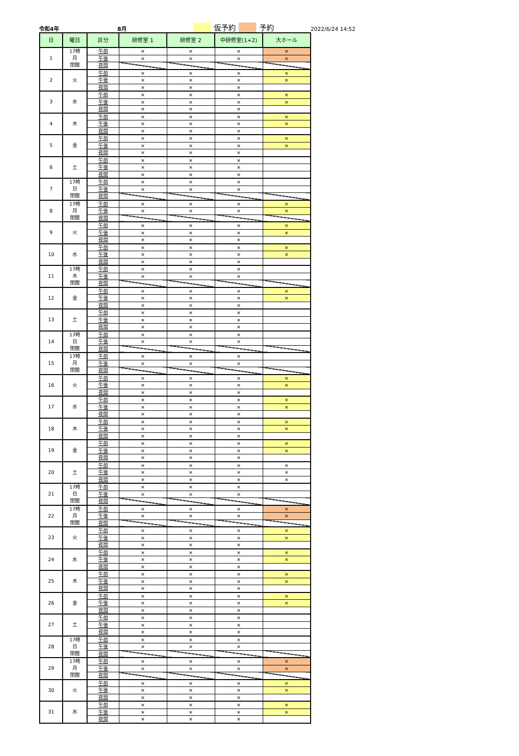令和4年 8月 仮予約 予約 2022/6/24 14:52
| 日 | 曜日 | 区分 | 研修室 1 | 研修室 2 | 中研修室(1+2) | 大ホール |
| --- | --- | --- | --- | --- | --- | --- |
| 1 | 17時 月 閉館 | 午前 | × | × | × | × |
| | | 午後 | × | × | × | × |
| | | 夜間 | | | | |
| 2 | 火 | 午前 | × | × | × | × |
| | | 午後 | × | × | × | × |
| | | 夜間 | × | × | × | |
| 3 | 水 | 午前 | × | × | × | × |
| | | 午後 | × | × | × | × |
| | | 夜間 | × | × | × | |
| 4 | 木 | 午前 | × | × | × | × |
| | | 午後 | × | × | × | × |
| | | 夜間 | × | × | × | |
| 5 | 金 | 午前 | × | × | × | × |
| | | 午後 | × | × | × | × |
| | | 夜間 | × | × | × | |
| 6 | 土 | 午前 | × | × | × | |
| | | 午後 | × | × | × | |
| | | 夜間 | × | × | × | |
| 7 | 17時 日 閉館 | 午前 | × | × | × | |
| | | 午後 | × | × | × | |
| | | 夜間 | | | | |
| 8 | 17時 月 閉館 | 午前 | × | × | × | × |
| | | 午後 | × | × | × | × |
| | | 夜間 | | | | |
| 9 | 火 | 午前 | × | × | × | × |
| | | 午後 | × | × | × | × |
| | | 夜間 | × | × | × | |
| 10 | 水 | 午前 | × | × | × | × |
| | | 午後 | × | × | × | × |
| | | 夜間 | × | × | × | |
| 11 | 17時 木 閉館 | 午前 | × | × | × | |
| | | 午後 | × | × | × | |
| | | 夜間 | | | | |
| 12 | 金 | 午前 | × | × | × | × |
| | | 午後 | × | × | × | × |
| | | 夜間 | × | × | × | |
| 13 | 土 | 午前 | × | × | × | |
| | | 午後 | × | × | × | |
| | | 夜間 | × | × | × | |
| 14 | 17時 日 閉館 | 午前 | × | × | × | |
| | | 午後 | × | × | × | |
| | | 夜間 | | | | |
| 15 | 17時 月 閉館 | 午前 | × | × | × | |
| | | 午後 | × | × | × | |
| | | 夜間 | | | | |
| 16 | 火 | 午前 | × | × | × | × |
| | | 午後 | × | × | × | × |
| | | 夜間 | × | × | × | |
| 17 | 水 | 午前 | × | × | × | × |
| | | 午後 | × | × | × | × |
| | | 夜間 | × | × | × | |
| 18 | 木 | 午前 | × | × | × | × |
| | | 午後 | × | × | × | × |
| | | 夜間 | × | × | × | |
| 19 | 金 | 午前 | × | × | × | × |
| | | 午後 | × | × | × | × |
| | | 夜間 | × | × | × | |
| 20 | 土 | 午前 | × | × | × | × |
| | | 午後 | × | × | × | × |
| | | 夜間 | × | × | × | × |
| 21 | 17時 日 閉館 | 午前 | × | × | × | |
| | | 午後 | × | × | × | |
| | | 夜間 | | | | |
| 22 | 17時 月 閉館 | 午前 | × | × | × | × |
| | | 午後 | × | × | × | × |
| | | 夜間 | | | | |
| 23 | 火 | 午前 | × | × | × | × |
| | | 午後 | × | × | × | × |
| | | 夜間 | × | × | × | |
| 24 | 水 | 午前 | × | × | × | × |
| | | 午後 | × | × | × | × |
| | | 夜間 | × | × | × | |
| 25 | 木 | 午前 | × | × | × | × |
| | | 午後 | × | × | × | × |
| | | 夜間 | × | × | × | |
| 26 | 金 | 午前 | × | × | × | × |
| | | 午後 | × | × | × | × |
| | | 夜間 | × | × | × | |
| 27 | 土 | 午前 | × | × | × | |
| | | 午後 | × | × | × | |
| | | 夜間 | × | × | × | |
| 28 | 17時 日 閉館 | 午前 | × | × | × | |
| | | 午後 | × | × | × | |
| | | 夜間 | | | | |
| 29 | 17時 月 閉館 | 午前 | × | × | × | × |
| | | 午後 | × | × | × | × |
| | | 夜間 | | | | |
| 30 | 火 | 午前 | × | × | × | × |
| | | 午後 | × | × | × | × |
| | | 夜間 | × | × | × | |
| 31 | 水 | 午前 | × | × | × | × |
| | | 午後 | × | × | × | × |
| | | 夜間 | × | × | × | |